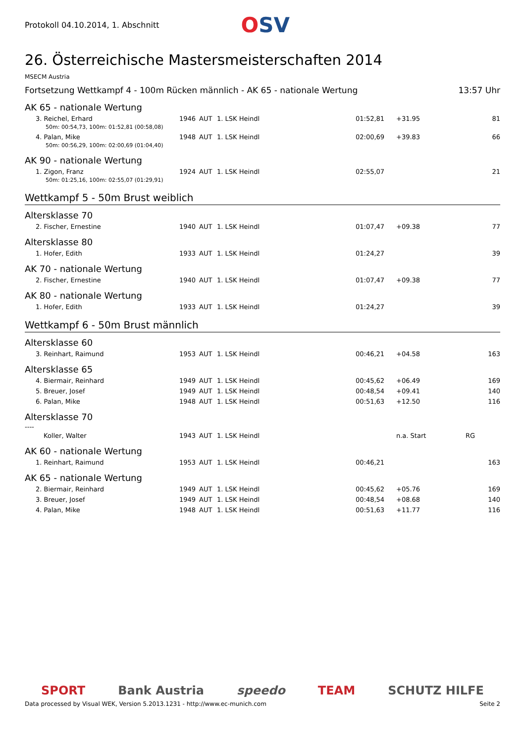Protokoll 04.10.2014, 1. Abschnitt
OSV
26. Österreichische Mastersmeisterschaften 2014
MSECM Austria
Fortsetzung Wettkampf 4 - 100m Rücken männlich - AK 65 - nationale Wertung 13:57 Uhr
AK 65 - nationale Wertung
| 3. Reichel, Erhard | 1946 | AUT | 1. LSK Heindl | 01:52,81 | +31.95 | 81 |
| 50m: 00:54,73, 100m: 01:52,81 (00:58,08) | | | | | | |
| 4. Palan, Mike | 1948 | AUT | 1. LSK Heindl | 02:00,69 | +39.83 | 66 |
| 50m: 00:56,29, 100m: 02:00,69 (01:04,40) | | | | | | |
AK 90 - nationale Wertung
| 1. Zigon, Franz | 1924 | AUT | 1. LSK Heindl | 02:55,07 | | 21 |
| 50m: 01:25,16, 100m: 02:55,07 (01:29,91) | | | | | | |
Wettkampf 5 - 50m Brust weiblich
Altersklasse 70
| 2. Fischer, Ernestine | 1940 | AUT | 1. LSK Heindl | 01:07,47 | +09.38 | 77 |
Altersklasse 80
| 1. Hofer, Edith | 1933 | AUT | 1. LSK Heindl | 01:24,27 | | 39 |
AK 70 - nationale Wertung
| 2. Fischer, Ernestine | 1940 | AUT | 1. LSK Heindl | 01:07,47 | +09.38 | 77 |
AK 80 - nationale Wertung
| 1. Hofer, Edith | 1933 | AUT | 1. LSK Heindl | 01:24,27 | | 39 |
Wettkampf 6 - 50m Brust männlich
Altersklasse 60
| 3. Reinhart, Raimund | 1953 | AUT | 1. LSK Heindl | 00:46,21 | +04.58 | 163 |
Altersklasse 65
| 4. Biermair, Reinhard | 1949 | AUT | 1. LSK Heindl | 00:45,62 | +06.49 | 169 |
| 5. Breuer, Josef | 1949 | AUT | 1. LSK Heindl | 00:48,54 | +09.41 | 140 |
| 6. Palan, Mike | 1948 | AUT | 1. LSK Heindl | 00:51,63 | +12.50 | 116 |
Altersklasse 70
----
| Koller, Walter | 1943 | AUT | 1. LSK Heindl | | n.a. Start | RG |
AK 60 - nationale Wertung
| 1. Reinhart, Raimund | 1953 | AUT | 1. LSK Heindl | 00:46,21 | | 163 |
AK 65 - nationale Wertung
| 2. Biermair, Reinhard | 1949 | AUT | 1. LSK Heindl | 00:45,62 | +05.76 | 169 |
| 3. Breuer, Josef | 1949 | AUT | 1. LSK Heindl | 00:48,54 | +08.68 | 140 |
| 4. Palan, Mike | 1948 | AUT | 1. LSK Heindl | 00:51,63 | +11.77 | 116 |
SPORT Bank Austria speedo TEAM SCHUTZ HILFE
Data processed by Visual WEK, Version 5.2013.1231 - http://www.ec-munich.com Seite 2